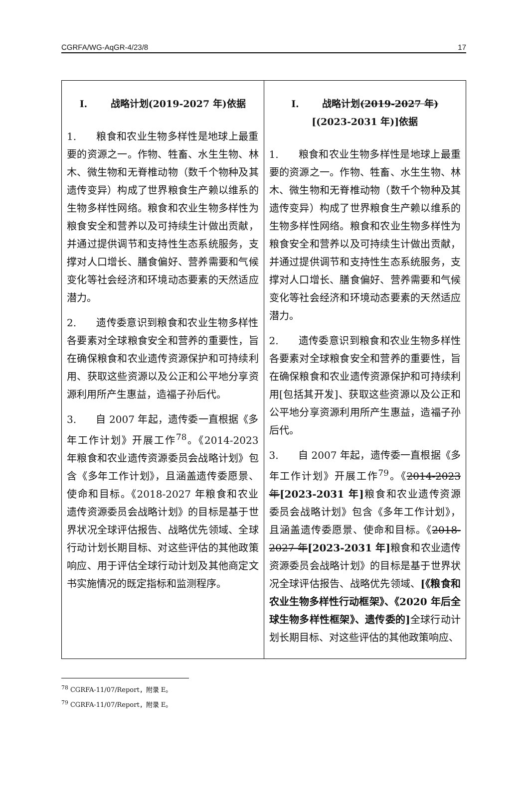CGRFA/WG-AqGR-4/23/8 17
| I. 战略计划(2019-2027 年)依据 1. 粮食和农业生物多样性是地球上最重要的资源之一。作物、牲畜、水生生物、林木、微生物和无脊椎动物（数千个物种及其遗传变异）构成了世界粮食生产赖以维系的生物多样性网络。粮食和农业生物多样性为粮食安全和营养以及可持续生计做出贡献，并通过提供调节和支持性生态系统服务，支撑对人口增长、膳食偏好、营养需要和气候变化等社会经济和环境动态要素的天然适应潜力。 2. 遗传委意识到粮食和农业生物多样性各要素对全球粮食安全和营养的重要性，旨在确保粮食和农业遗传资源保护和可持续利用、获取这些资源以及公正和公平地分享资源利用所产生惠益，造福子孙后代。 3. 自 2007 年起，遗传委一直根据《多年工作计划》开展工作<sup>78</sup>。《2014-2023 年粮食和农业遗传资源委员会战略计划》包含《多年工作计划》，且涵盖遗传委愿景、使命和目标。《2018-2027 年粮食和农业遗传资源委员会战略计划》的目标是基于世界状况全球评估报告、战略优先领域、全球行动计划长期目标、对这些评估的其他政策响应、用于评估全球行动计划及其他商定文书实施情况的既定指标和监测程序。 | I. 战略计划 (2019-2027 年) [(2023-2031 年)]依据 1. 粮食和农业生物多样性是地球上最重要的资源之一。作物、牲畜、水生生物、林木、微生物和无脊椎动物（数千个物种及其遗传变异）构成了世界粮食生产赖以维系的生物多样性网络。粮食和农业生物多样性为粮食安全和营养以及可持续生计做出贡献，并通过提供调节和支持性生态系统服务，支撑对人口增长、膳食偏好、营养需要和气候变化等社会经济和环境动态要素的天然适应潜力。 2. 遗传委意识到粮食和农业生物多样性各要素对全球粮食安全和营养的重要性，旨在确保粮食和农业遗传资源保护和可持续利用[包括其开发]、获取这些资源以及公正和公平地分享资源利用所产生惠益，造福子孙后代。 3. 自 2007 年起，遗传委一直根据《多年工作计划》开展工作<sup>79</sup>。《 2014-2023 年 [2023-2031 年] 粮食和农业遗传资源委员会战略计划》包含《多年工作计划》，且涵盖遗传委愿景、使命和目标。《 2018-2027 年 [2023-2031 年] 粮食和农业遗传资源委员会战略计划》的目标是基于世界状况全球评估报告、战略优先领域、 [《粮食和农业生物多样性行动框架》、《2020 年后全球生物多样性框架》、遗传委的] 全球行动计划长期目标、对这些评估的其他政策响应、 |
<sup>78</sup> CGRFA-11/07/Report，附录 E。
<sup>79</sup> CGRFA-11/07/Report，附录 E。